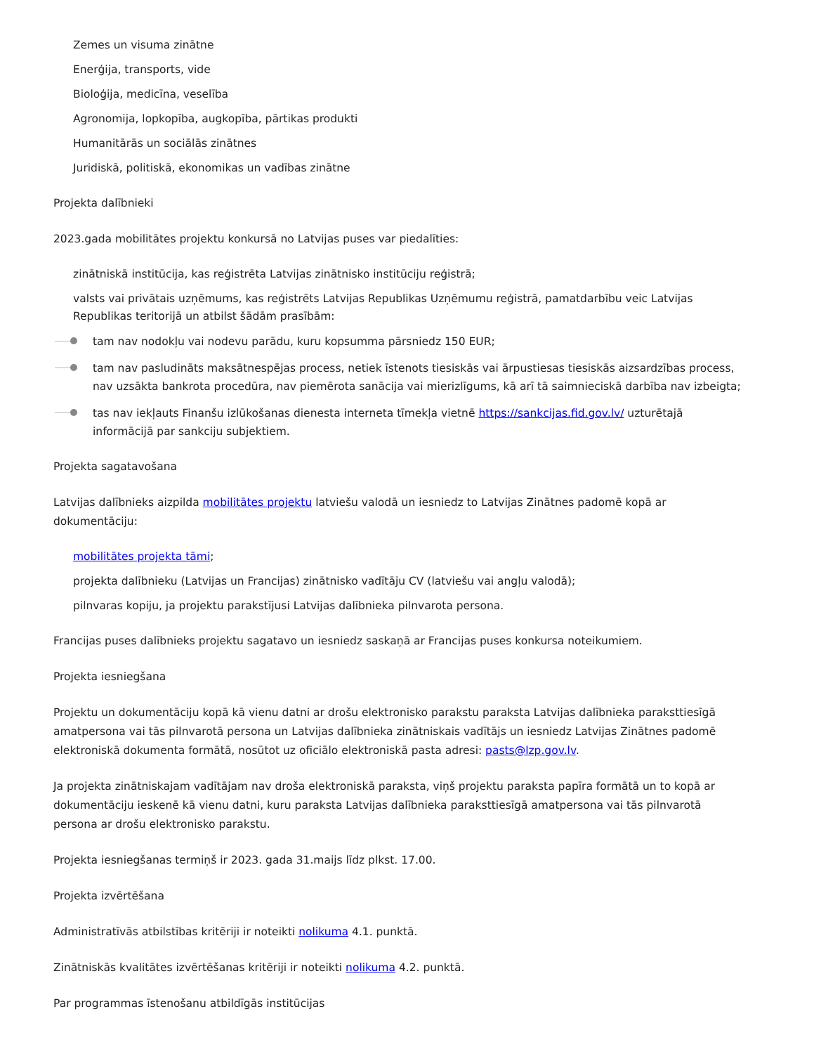Zemes un visuma zinātne
Enerģija, transports, vide
Bioloģija, medicīna, veselība
Agronomija, lopkopība, augkopība, pārtikas produkti
Humanitārās un sociālās zinātnes
Juridiskā, politiskā, ekonomikas un vadības zinātne
Projekta dalībnieki
2023.gada mobilitātes projektu konkursā no Latvijas puses var piedalīties:
zinātniskā institūcija, kas reģistrēta Latvijas zinātnisko institūciju reģistrā;
valsts vai privātais uzņēmums, kas reģistrēts Latvijas Republikas Uzņēmumu reģistrā, pamatdarbību veic Latvijas Republikas teritorijā un atbilst šādām prasībām:
tam nav nodokļu vai nodevu parādu, kuru kopsumma pārsniedz 150 EUR;
tam nav pasludināts maksātnespējas process, netiek īstenots tiesiskās vai ārpustiesas tiesiskās aizsardzības process, nav uzsākta bankrota procedūra, nav piemērota sanācija vai mierizlīgums, kā arī tā saimnieciskā darbība nav izbeigta;
tas nav iekļauts Finanšu izlūkošanas dienesta interneta tīmekļa vietnē https://sankcijas.fid.gov.lv/ uzturētajā informācijā par sankciju subjektiem.
Projekta sagatavošana
Latvijas dalībnieks aizpilda mobilitātes projektu latviešu valodā un iesniedz to Latvijas Zinātnes padomē kopā ar dokumentāciju:
mobilitātes projekta tāmi;
projekta dalībnieku (Latvijas un Francijas) zinātnisko vadītāju CV (latviešu vai angļu valodā);
pilnvaras kopiju, ja projektu parakstījusi Latvijas dalībnieka pilnvarota persona.
Francijas puses dalībnieks projektu sagatavo un iesniedz saskaņā ar Francijas puses konkursa noteikumiem.
Projekta iesniegšana
Projektu un dokumentāciju kopā kā vienu datni ar drošu elektronisko parakstu paraksta Latvijas dalībnieka paraksttiesīgā amatpersona vai tās pilnvarotā persona un Latvijas dalībnieka zinātniskais vadītājs un iesniedz Latvijas Zinātnes padomē elektroniskā dokumenta formātā, nosūtot uz oficiālo elektroniskā pasta adresi: pasts@lzp.gov.lv.
Ja projekta zinātniskajam vadītājam nav droša elektroniskā paraksta, viņš projektu paraksta papīra formātā un to kopā ar dokumentāciju ieskenē kā vienu datni, kuru paraksta Latvijas dalībnieka paraksttiesīgā amatpersona vai tās pilnvarotā persona ar drošu elektronisko parakstu.
Projekta iesniegšanas termiņš ir 2023. gada 31.maijs līdz plkst. 17.00.
Projekta izvērtēšana
Administratīvās atbilstības kritēriji ir noteikti nolikuma 4.1. punktā.
Zinātniskās kvalitātes izvērtēšanas kritēriji ir noteikti nolikuma 4.2. punktā.
Par programmas īstenošanu atbildīgās institūcijas